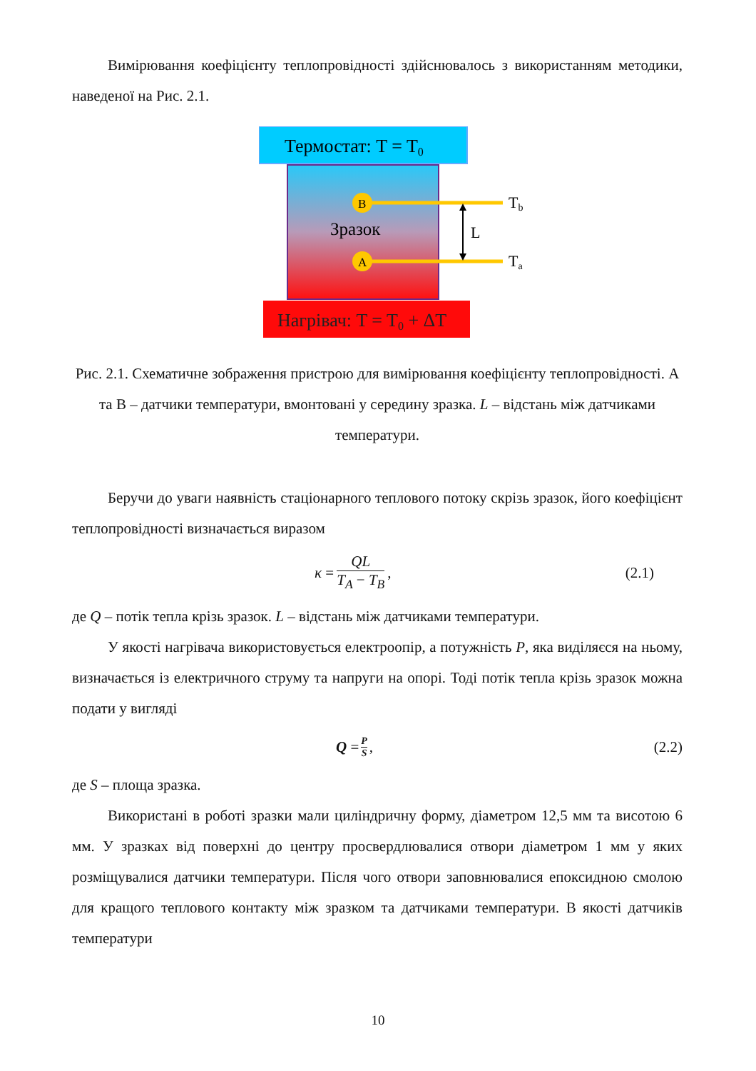Вимірювання коефіцієнту теплопровідності здійснювалось з використанням методики, наведеної на Рис. 2.1.
Термостат: T = T0
Нагрівач: T = T0 + ΔT
B
A
Зразок
L
Tb
Ta
Рис. 2.1. Схематичне зображення пристрою для вимірювання коефіцієнту теплопровідності. A та B – датчики температури, вмонтовані у середину зразка. L – відстань між датчиками температури.
Беручи до уваги наявність стаціонарного теплового потоку скрізь зразок, його коефіцієнт теплопровідності визначається виразом
κ = QL T<sub>A</sub> − T<sub>B</sub>, (2.1)
де Q – потік тепла крізь зразок. L – відстань між датчиками температури.
У якості нагрівача використовується електроопір, а потужність P, яка виділяєся на ньому, визначається із електричного струму та напруги на опорі. Тоді потік тепла крізь зразок можна подати у вигляді
Q = P S, (2.2)
де S – площа зразка.
Використані в роботі зразки мали циліндричну форму, діаметром 12,5 мм та висотою 6 мм. У зразках від поверхні до центру просвердлювалися отвори діаметром 1 мм у яких розміщувалися датчики температури. Після чого отвори заповнювалися епоксидною смолою для кращого теплового контакту між зразком та датчиками температури. В якості датчиків температури
10